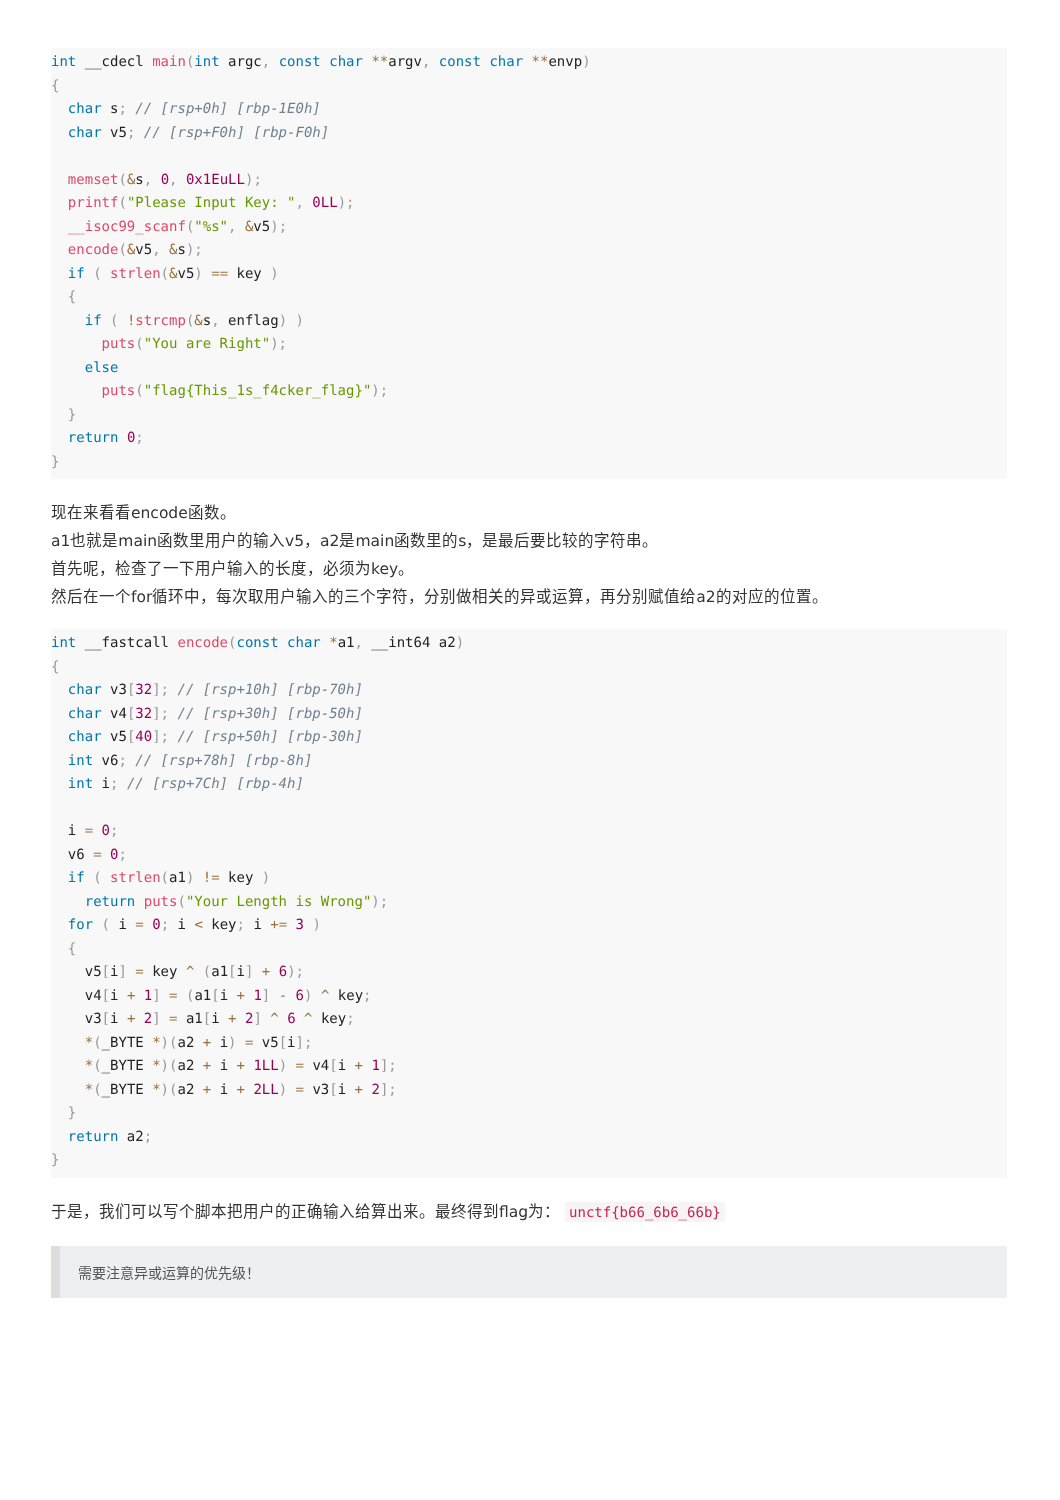int __cdecl main(int argc, const char **argv, const char **envp)
{
  char s; // [rsp+0h] [rbp-1E0h]
  char v5; // [rsp+F0h] [rbp-F0h]

  memset(&s, 0, 0x1EuLL);
  printf("Please Input Key: ", 0LL);
  __isoc99_scanf("%s", &v5);
  encode(&v5, &s);
  if ( strlen(&v5) == key )
  {
    if ( !strcmp(&s, enflag) )
      puts("You are Right");
    else
      puts("flag{This_1s_f4cker_flag}");
  }
  return 0;
}
现在来看看encode函数。
a1也就是main函数里用户的输入v5，a2是main函数里的s，是最后要比较的字符串。
首先呢，检查了一下用户输入的长度，必须为key。
然后在一个for循环中，每次取用户输入的三个字符，分别做相关的异或运算，再分别赋值给a2的对应的位置。
int __fastcall encode(const char *a1, __int64 a2)
{
  char v3[32]; // [rsp+10h] [rbp-70h]
  char v4[32]; // [rsp+30h] [rbp-50h]
  char v5[40]; // [rsp+50h] [rbp-30h]
  int v6; // [rsp+78h] [rbp-8h]
  int i; // [rsp+7Ch] [rbp-4h]

  i = 0;
  v6 = 0;
  if ( strlen(a1) != key )
    return puts("Your Length is Wrong");
  for ( i = 0; i < key; i += 3 )
  {
    v5[i] = key ^ (a1[i] + 6);
    v4[i + 1] = (a1[i + 1] - 6) ^ key;
    v3[i + 2] = a1[i + 2] ^ 6 ^ key;
    *(_BYTE *)(a2 + i) = v5[i];
    *(_BYTE *)(a2 + i + 1LL) = v4[i + 1];
    *(_BYTE *)(a2 + i + 2LL) = v3[i + 2];
  }
  return a2;
}
于是，我们可以写个脚本把用户的正确输入给算出来。最终得到flag为： unctf{b66_6b6_66b}
需要注意异或运算的优先级！